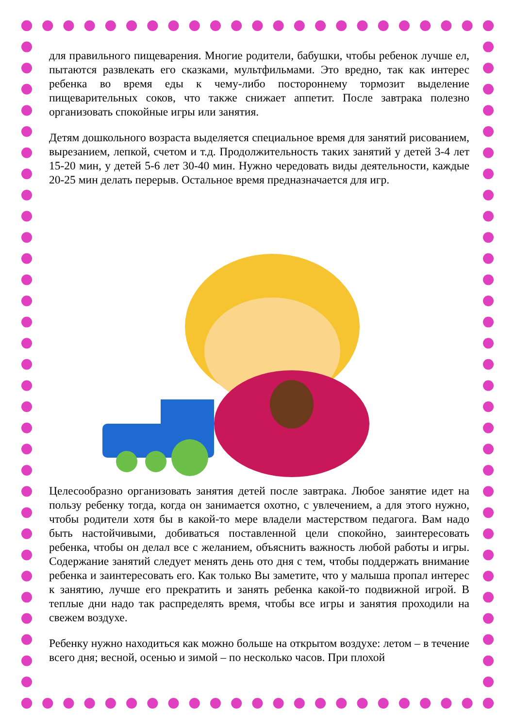для правильного пищеварения. Многие родители, бабушки, чтобы ребенок лучше ел, пытаются развлекать его сказками, мультфильмами. Это вредно, так как интерес ребенка во время еды к чему-либо постороннему тормозит выделение пищеварительных соков, что также снижает аппетит. После завтрака полезно организовать спокойные игры или занятия.
Детям дошкольного возраста выделяется специальное время для занятий рисованием, вырезанием, лепкой, счетом и т.д. Продолжительность таких занятий у детей 3-4 лет 15-20 мин, у детей 5-6 лет 30-40 мин. Нужно чередовать виды деятельности, каждые 20-25 мин делать перерыв. Остальное время предназначается для игр.
Целесообразно организовать занятия детей после завтрака. Любое занятие идет на пользу ребенку тогда, когда он занимается охотно, с увлечением, а для этого нужно, чтобы родители хотя бы в какой-то мере владели мастерством педагога. Вам надо быть настойчивыми, добиваться поставленной цели спокойно, заинтересовать ребенка, чтобы он делал все с желанием, объяснить важность любой работы и игры. Содержание занятий следует менять день ото дня с тем, чтобы поддержать внимание ребенка и заинтересовать его. Как только Вы заметите, что у малыша пропал интерес к занятию, лучше его прекратить и занять ребенка какой-то подвижной игрой. В теплые дни надо так распределять время, чтобы все игры и занятия проходили на свежем воздухе.
Ребенку нужно находиться как можно больше на открытом воздухе: летом – в течение всего дня; весной, осенью и зимой – по несколько часов. При плохой